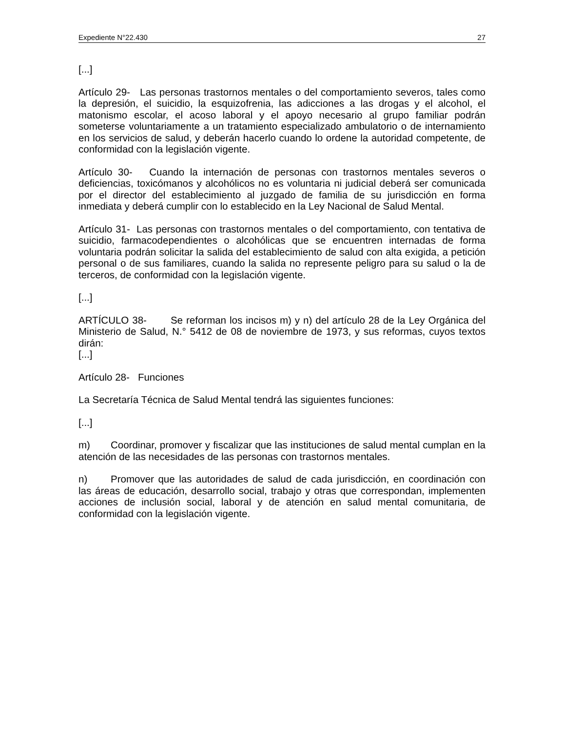Expediente N°22.430 27
[...]
Artículo 29- Las personas trastornos mentales o del comportamiento severos, tales como la depresión, el suicidio, la esquizofrenia, las adicciones a las drogas y el alcohol, el matonismo escolar, el acoso laboral y el apoyo necesario al grupo familiar podrán someterse voluntariamente a un tratamiento especializado ambulatorio o de internamiento en los servicios de salud, y deberán hacerlo cuando lo ordene la autoridad competente, de conformidad con la legislación vigente.
Artículo 30- Cuando la internación de personas con trastornos mentales severos o deficiencias, toxicómanos y alcohólicos no es voluntaria ni judicial deberá ser comunicada por el director del establecimiento al juzgado de familia de su jurisdicción en forma inmediata y deberá cumplir con lo establecido en la Ley Nacional de Salud Mental.
Artículo 31- Las personas con trastornos mentales o del comportamiento, con tentativa de suicidio, farmacodependientes o alcohólicas que se encuentren internadas de forma voluntaria podrán solicitar la salida del establecimiento de salud con alta exigida, a petición personal o de sus familiares, cuando la salida no represente peligro para su salud o la de terceros, de conformidad con la legislación vigente.
[...]
ARTÍCULO 38- Se reforman los incisos m) y n) del artículo 28 de la Ley Orgánica del Ministerio de Salud, N.° 5412 de 08 de noviembre de 1973, y sus reformas, cuyos textos dirán:
[...]
Artículo 28- Funciones
La Secretaría Técnica de Salud Mental tendrá las siguientes funciones:
[...]
m) Coordinar, promover y fiscalizar que las instituciones de salud mental cumplan en la atención de las necesidades de las personas con trastornos mentales.
n) Promover que las autoridades de salud de cada jurisdicción, en coordinación con las áreas de educación, desarrollo social, trabajo y otras que correspondan, implementen acciones de inclusión social, laboral y de atención en salud mental comunitaria, de conformidad con la legislación vigente.